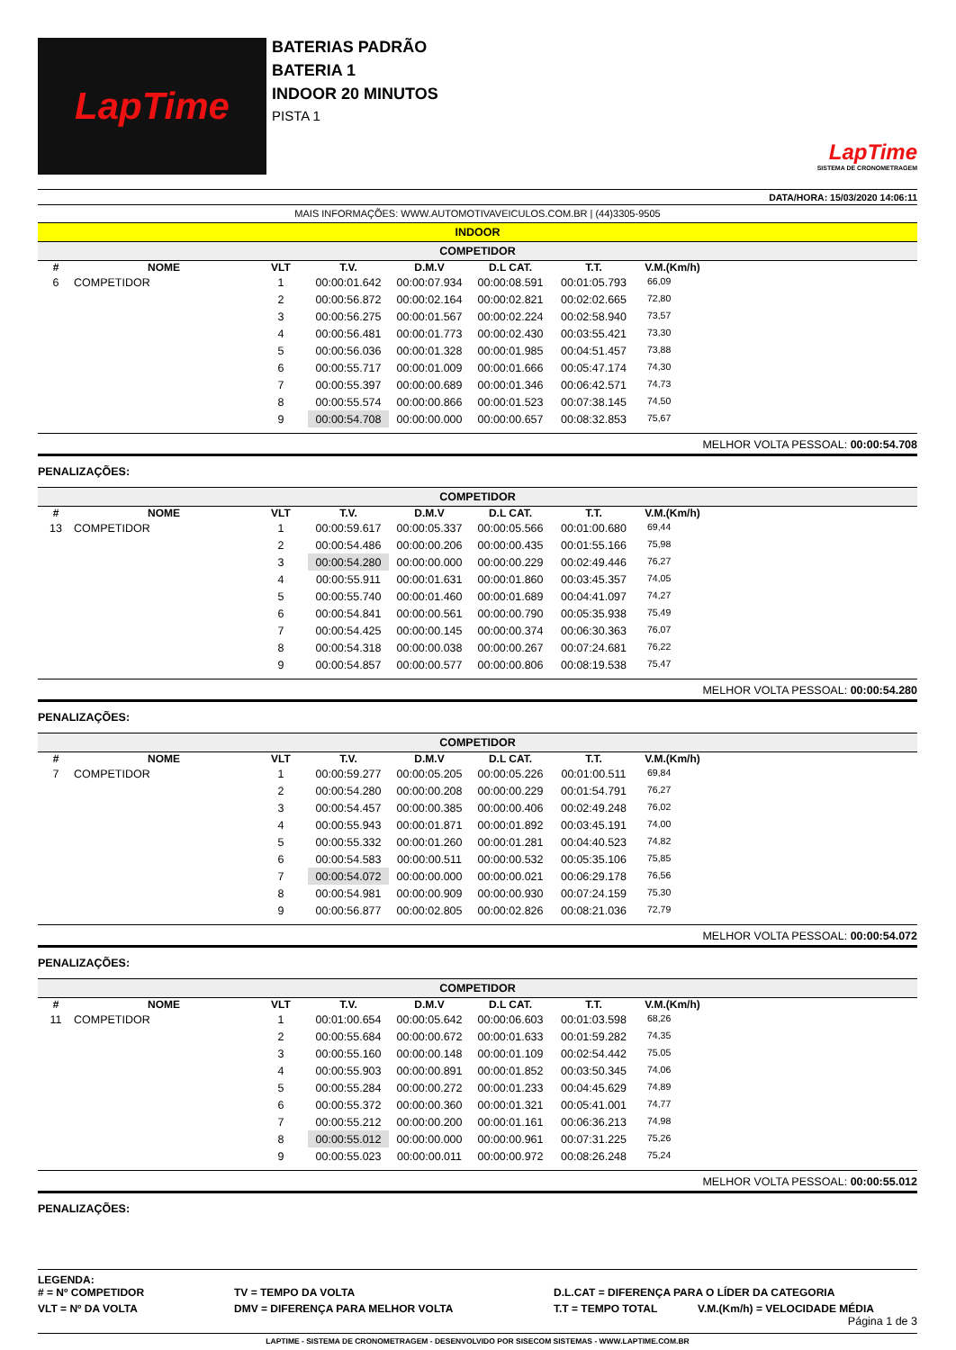LapTime
BATERIAS PADRÃO
BATERIA 1
INDOOR 20 MINUTOS
PISTA 1
LapTime
SISTEMA DE CRONOMETRAGEM
DATA/HORA: 15/03/2020 14:06:11
MAIS INFORMAÇÕES: WWW.AUTOMOTIVAVEICULOS.COM.BR | (44)3305-9505
INDOOR
COMPETIDOR
| # | NOME | VLT | T.V. | D.M.V | D.L CAT. | T.T. | V.M.(Km/h) | |
| --- | --- | --- | --- | --- | --- | --- | --- | --- |
| 6 | COMPETIDOR | 1 | 00:00:01.642 | 00:00:07.934 | 00:00:08.591 | 00:01:05.793 | 66,09 | |
| | | 2 | 00:00:56.872 | 00:00:02.164 | 00:00:02.821 | 00:02:02.665 | 72,80 | |
| | | 3 | 00:00:56.275 | 00:00:01.567 | 00:00:02.224 | 00:02:58.940 | 73,57 | |
| | | 4 | 00:00:56.481 | 00:00:01.773 | 00:00:02.430 | 00:03:55.421 | 73,30 | |
| | | 5 | 00:00:56.036 | 00:00:01.328 | 00:00:01.985 | 00:04:51.457 | 73,88 | |
| | | 6 | 00:00:55.717 | 00:00:01.009 | 00:00:01.666 | 00:05:47.174 | 74,30 | |
| | | 7 | 00:00:55.397 | 00:00:00.689 | 00:00:01.346 | 00:06:42.571 | 74,73 | |
| | | 8 | 00:00:55.574 | 00:00:00.866 | 00:00:01.523 | 00:07:38.145 | 74,50 | |
| | | 9 | 00:00:54.708 | 00:00:00.000 | 00:00:00.657 | 00:08:32.853 | 75,67 | |
MELHOR VOLTA PESSOAL: 00:00:54.708
PENALIZAÇÕES:
COMPETIDOR
| # | NOME | VLT | T.V. | D.M.V | D.L CAT. | T.T. | V.M.(Km/h) | |
| --- | --- | --- | --- | --- | --- | --- | --- | --- |
| 13 | COMPETIDOR | 1 | 00:00:59.617 | 00:00:05.337 | 00:00:05.566 | 00:01:00.680 | 69,44 | |
| | | 2 | 00:00:54.486 | 00:00:00.206 | 00:00:00.435 | 00:01:55.166 | 75,98 | |
| | | 3 | 00:00:54.280 | 00:00:00.000 | 00:00:00.229 | 00:02:49.446 | 76,27 | |
| | | 4 | 00:00:55.911 | 00:00:01.631 | 00:00:01.860 | 00:03:45.357 | 74,05 | |
| | | 5 | 00:00:55.740 | 00:00:01.460 | 00:00:01.689 | 00:04:41.097 | 74,27 | |
| | | 6 | 00:00:54.841 | 00:00:00.561 | 00:00:00.790 | 00:05:35.938 | 75,49 | |
| | | 7 | 00:00:54.425 | 00:00:00.145 | 00:00:00.374 | 00:06:30.363 | 76,07 | |
| | | 8 | 00:00:54.318 | 00:00:00.038 | 00:00:00.267 | 00:07:24.681 | 76,22 | |
| | | 9 | 00:00:54.857 | 00:00:00.577 | 00:00:00.806 | 00:08:19.538 | 75,47 | |
MELHOR VOLTA PESSOAL: 00:00:54.280
PENALIZAÇÕES:
COMPETIDOR
| # | NOME | VLT | T.V. | D.M.V | D.L CAT. | T.T. | V.M.(Km/h) | |
| --- | --- | --- | --- | --- | --- | --- | --- | --- |
| 7 | COMPETIDOR | 1 | 00:00:59.277 | 00:00:05.205 | 00:00:05.226 | 00:01:00.511 | 69,84 | |
| | | 2 | 00:00:54.280 | 00:00:00.208 | 00:00:00.229 | 00:01:54.791 | 76,27 | |
| | | 3 | 00:00:54.457 | 00:00:00.385 | 00:00:00.406 | 00:02:49.248 | 76,02 | |
| | | 4 | 00:00:55.943 | 00:00:01.871 | 00:00:01.892 | 00:03:45.191 | 74,00 | |
| | | 5 | 00:00:55.332 | 00:00:01.260 | 00:00:01.281 | 00:04:40.523 | 74,82 | |
| | | 6 | 00:00:54.583 | 00:00:00.511 | 00:00:00.532 | 00:05:35.106 | 75,85 | |
| | | 7 | 00:00:54.072 | 00:00:00.000 | 00:00:00.021 | 00:06:29.178 | 76,56 | |
| | | 8 | 00:00:54.981 | 00:00:00.909 | 00:00:00.930 | 00:07:24.159 | 75,30 | |
| | | 9 | 00:00:56.877 | 00:00:02.805 | 00:00:02.826 | 00:08:21.036 | 72,79 | |
MELHOR VOLTA PESSOAL: 00:00:54.072
PENALIZAÇÕES:
COMPETIDOR
| # | NOME | VLT | T.V. | D.M.V | D.L CAT. | T.T. | V.M.(Km/h) | |
| --- | --- | --- | --- | --- | --- | --- | --- | --- |
| 11 | COMPETIDOR | 1 | 00:01:00.654 | 00:00:05.642 | 00:00:06.603 | 00:01:03.598 | 68,26 | |
| | | 2 | 00:00:55.684 | 00:00:00.672 | 00:00:01.633 | 00:01:59.282 | 74,35 | |
| | | 3 | 00:00:55.160 | 00:00:00.148 | 00:00:01.109 | 00:02:54.442 | 75,05 | |
| | | 4 | 00:00:55.903 | 00:00:00.891 | 00:00:01.852 | 00:03:50.345 | 74,06 | |
| | | 5 | 00:00:55.284 | 00:00:00.272 | 00:00:01.233 | 00:04:45.629 | 74,89 | |
| | | 6 | 00:00:55.372 | 00:00:00.360 | 00:00:01.321 | 00:05:41.001 | 74,77 | |
| | | 7 | 00:00:55.212 | 00:00:00.200 | 00:00:01.161 | 00:06:36.213 | 74,98 | |
| | | 8 | 00:00:55.012 | 00:00:00.000 | 00:00:00.961 | 00:07:31.225 | 75,26 | |
| | | 9 | 00:00:55.023 | 00:00:00.011 | 00:00:00.972 | 00:08:26.248 | 75,24 | |
MELHOR VOLTA PESSOAL: 00:00:55.012
PENALIZAÇÕES:
LEGENDA:
# = Nº COMPETIDOR
TV = TEMPO DA VOLTA
D.L.CAT = DIFERENÇA PARA O LÍDER DA CATEGORIA
VLT = Nº DA VOLTA
DMV = DIFERENÇA PARA MELHOR VOLTA
T.T = TEMPO TOTAL
V.M.(Km/h) = VELOCIDADE MÉDIA
Página 1 de 3
LAPTIME - SISTEMA DE CRONOMETRAGEM - DESENVOLVIDO POR SISECOM SISTEMAS - WWW.LAPTIME.COM.BR